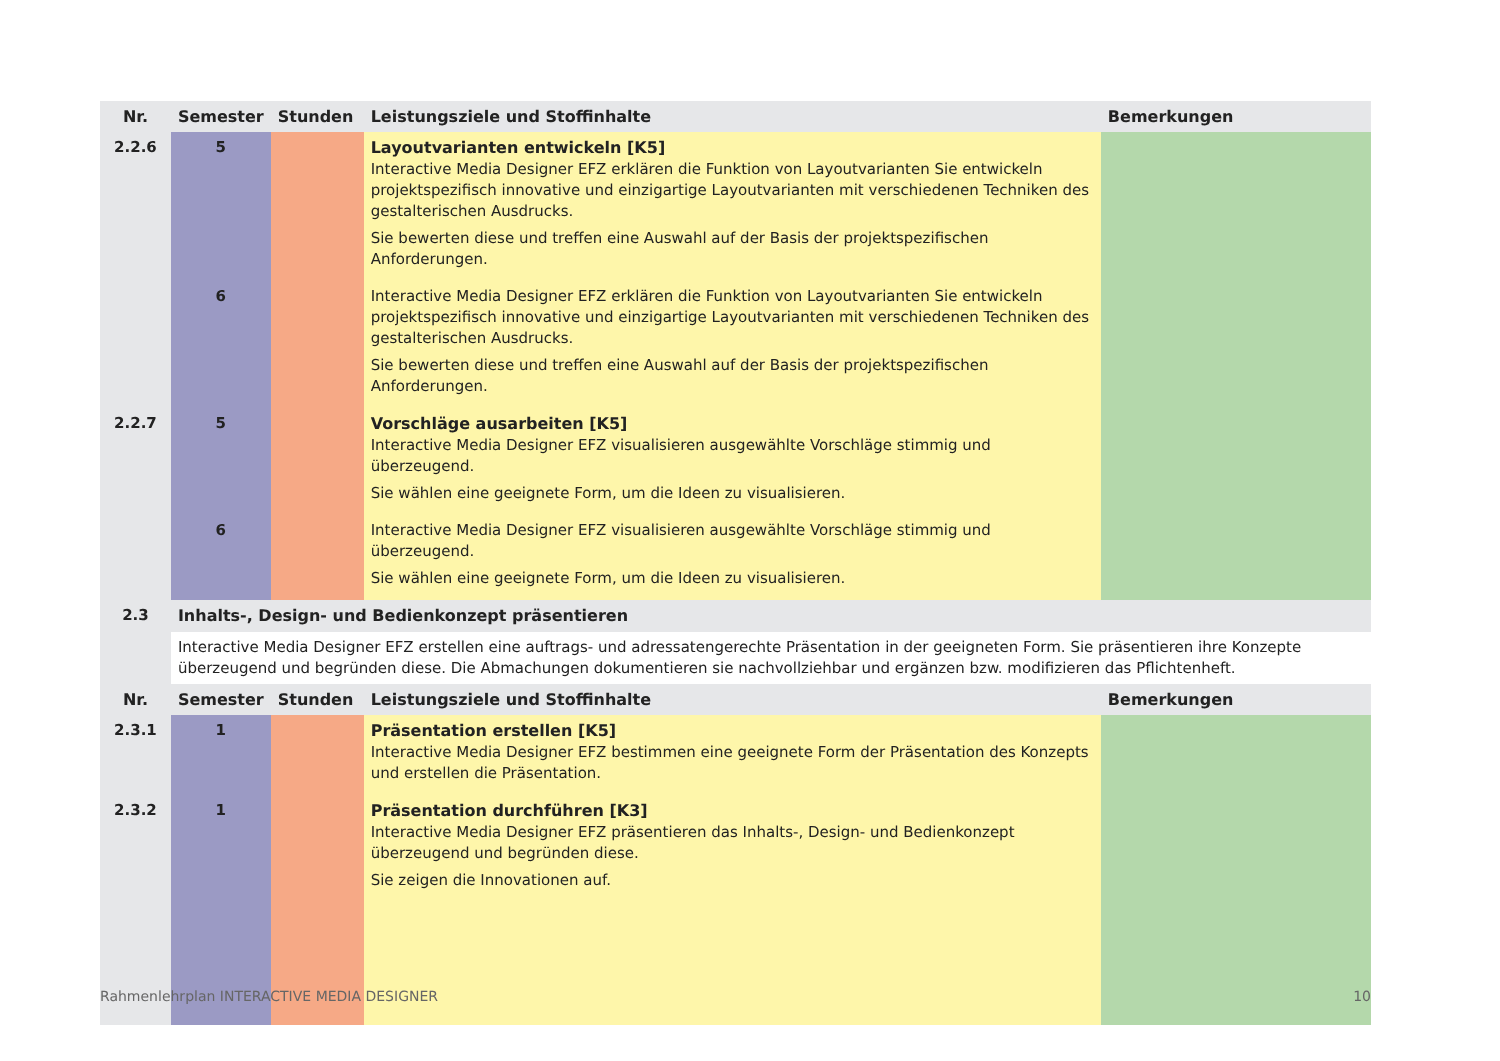| Nr. | Semester | Stunden | Leistungsziele und Stoffinhalte | Bemerkungen |
| --- | --- | --- | --- | --- |
| 2.2.6 | 5 | | Layoutvarianten entwickeln [K5] Interactive Media Designer EFZ erklären die Funktion von Layoutvarianten Sie entwickeln projektspezifisch innovative und einzigartige Layoutvarianten mit verschiedenen Techniken des gestalterischen Ausdrucks. Sie bewerten diese und treffen eine Auswahl auf der Basis der projektspezifischen Anforderungen. | |
| | 6 | | Interactive Media Designer EFZ erklären die Funktion von Layoutvarianten Sie entwickeln projektspezifisch innovative und einzigartige Layoutvarianten mit verschiedenen Techniken des gestalterischen Ausdrucks. Sie bewerten diese und treffen eine Auswahl auf der Basis der projektspezifischen Anforderungen. | |
| 2.2.7 | 5 | | Vorschläge ausarbeiten [K5] Interactive Media Designer EFZ visualisieren ausgewählte Vorschläge stimmig und überzeugend. Sie wählen eine geeignete Form, um die Ideen zu visualisieren. | |
| | 6 | | Interactive Media Designer EFZ visualisieren ausgewählte Vorschläge stimmig und überzeugend. Sie wählen eine geeignete Form, um die Ideen zu visualisieren. | |
| 2.3 | Inhalts-, Design- und Bedienkonzept präsentieren | | | |
| | Interactive Media Designer EFZ erstellen eine auftrags- und adressatengerechte Präsentation in der geeigneten Form. Sie präsentieren ihre Konzepte überzeugend und begründen diese. Die Abmachungen dokumentieren sie nachvollziehbar und ergänzen bzw. modifizieren das Pflichtenheft. | | | |
| Nr. | Semester | Stunden | Leistungsziele und Stoffinhalte | Bemerkungen |
| 2.3.1 | 1 | | Präsentation erstellen [K5] Interactive Media Designer EFZ bestimmen eine geeignete Form der Präsentation des Konzepts und erstellen die Präsentation. | |
| 2.3.2 | 1 | | Präsentation durchführen [K3] Interactive Media Designer EFZ präsentieren das Inhalts-, Design- und Bedienkonzept überzeugend und begründen diese. Sie zeigen die Innovationen auf. | |
Rahmenlehrplan INTERACTIVE MEDIA DESIGNER 10